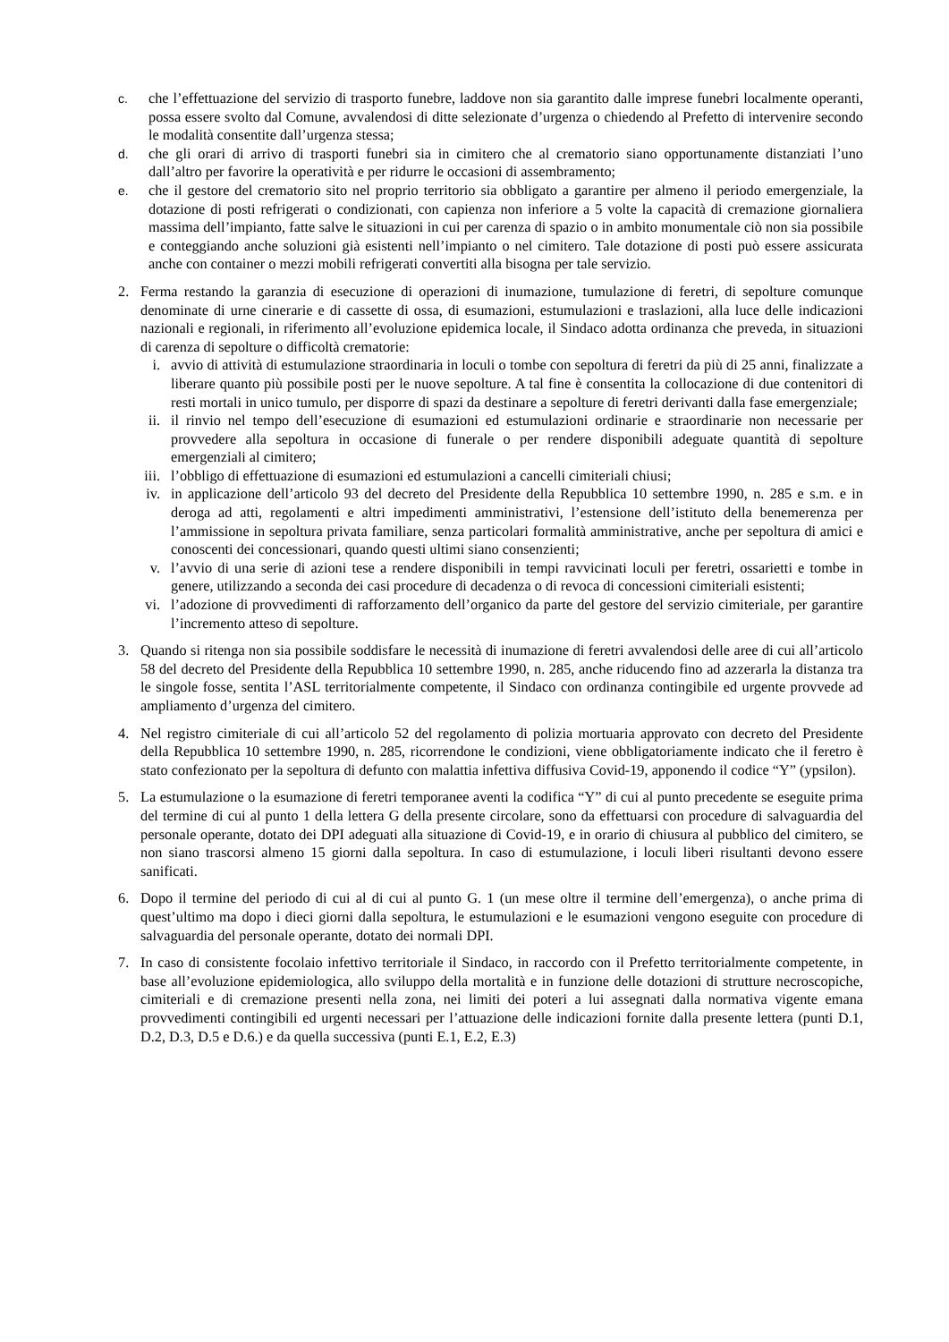c. che l’effettuazione del servizio di trasporto funebre, laddove non sia garantito dalle imprese funebri localmente operanti, possa essere svolto dal Comune, avvalendosi di ditte selezionate d’urgenza o chiedendo al Prefetto di intervenire secondo le modalità consentite dall’urgenza stessa;
d. che gli orari di arrivo di trasporti funebri sia in cimitero che al crematorio siano opportunamente distanziati l’uno dall’altro per favorire la operatività e per ridurre le occasioni di assembramento;
e. che il gestore del crematorio sito nel proprio territorio sia obbligato a garantire per almeno il periodo emergenziale, la dotazione di posti refrigerati o condizionati, con capienza non inferiore a 5 volte la capacità di cremazione giornaliera massima dell’impianto, fatte salve le situazioni in cui per carenza di spazio o in ambito monumentale ciò non sia possibile e conteggiando anche soluzioni già esistenti nell’impianto o nel cimitero. Tale dotazione di posti può essere assicurata anche con container o mezzi mobili refrigerati convertiti alla bisogna per tale servizio.
2. Ferma restando la garanzia di esecuzione di operazioni di inumazione, tumulazione di feretri, di sepolture comunque denominate di urne cinerarie e di cassette di ossa, di esumazioni, estumulazioni e traslazioni, alla luce delle indicazioni nazionali e regionali, in riferimento all’evoluzione epidemica locale, il Sindaco adotta ordinanza che preveda, in situazioni di carenza di sepolture o difficoltà crematorie:
i. avvio di attività di estumulazione straordinaria in loculi o tombe con sepoltura di feretri da più di 25 anni, finalizzate a liberare quanto più possibile posti per le nuove sepolture. A tal fine è consentita la collocazione di due contenitori di resti mortali in unico tumulo, per disporre di spazi da destinare a sepolture di feretri derivanti dalla fase emergenziale;
ii. il rinvio nel tempo dell’esecuzione di esumazioni ed estumulazioni ordinarie e straordinarie non necessarie per provvedere alla sepoltura in occasione di funerale o per rendere disponibili adeguate quantità di sepolture emergenziali al cimitero;
iii. l’obbligo di effettuazione di esumazioni ed estumulazioni a cancelli cimiteriali chiusi;
iv. in applicazione dell’articolo 93 del decreto del Presidente della Repubblica 10 settembre 1990, n. 285 e s.m. e in deroga ad atti, regolamenti e altri impedimenti amministrativi, l’estensione dell’istituto della benemerenza per l’ammissione in sepoltura privata familiare, senza particolari formalità amministrative, anche per sepoltura di amici e conoscenti dei concessionari, quando questi ultimi siano consenzienti;
v. l’avvio di una serie di azioni tese a rendere disponibili in tempi ravvicinati loculi per feretri, ossarietti e tombe in genere, utilizzando a seconda dei casi procedure di decadenza o di revoca di concessioni cimiteriali esistenti;
vi. l’adozione di provvedimenti di rafforzamento dell’organico da parte del gestore del servizio cimiteriale, per garantire l’incremento atteso di sepolture.
3. Quando si ritenga non sia possibile soddisfare le necessità di inumazione di feretri avvalendosi delle aree di cui all’articolo 58 del decreto del Presidente della Repubblica 10 settembre 1990, n. 285, anche riducendo fino ad azzerarla la distanza tra le singole fosse, sentita l’ASL territorialmente competente, il Sindaco con ordinanza contingibile ed urgente provvede ad ampliamento d’urgenza del cimitero.
4. Nel registro cimiteriale di cui all’articolo 52 del regolamento di polizia mortuaria approvato con decreto del Presidente della Repubblica 10 settembre 1990, n. 285, ricorrendone le condizioni, viene obbligatoriamente indicato che il feretro è stato confezionato per la sepoltura di defunto con malattia infettiva diffusiva Covid-19, apponendo il codice “Y” (ypsilon).
5. La estumulazione o la esumazione di feretri temporanee aventi la codifica “Y” di cui al punto precedente se eseguite prima del termine di cui al punto 1 della lettera G della presente circolare, sono da effettuarsi con procedure di salvaguardia del personale operante, dotato dei DPI adeguati alla situazione di Covid-19, e in orario di chiusura al pubblico del cimitero, se non siano trascorsi almeno 15 giorni dalla sepoltura. In caso di estumulazione, i loculi liberi risultanti devono essere sanificati.
6. Dopo il termine del periodo di cui al di cui al punto G. 1 (un mese oltre il termine dell’emergenza), o anche prima di quest’ultimo ma dopo i dieci giorni dalla sepoltura, le estumulazioni e le esumazioni vengono eseguite con procedure di salvaguardia del personale operante, dotato dei normali DPI.
7. In caso di consistente focolaio infettivo territoriale il Sindaco, in raccordo con il Prefetto territorialmente competente, in base all’evoluzione epidemiologica, allo sviluppo della mortalità e in funzione delle dotazioni di strutture necroscopiche, cimiteriali e di cremazione presenti nella zona, nei limiti dei poteri a lui assegnati dalla normativa vigente emana provvedimenti contingibili ed urgenti necessari per l’attuazione delle indicazioni fornite dalla presente lettera (punti D.1, D.2, D.3, D.5 e D.6.) e da quella successiva (punti E.1, E.2, E.3)